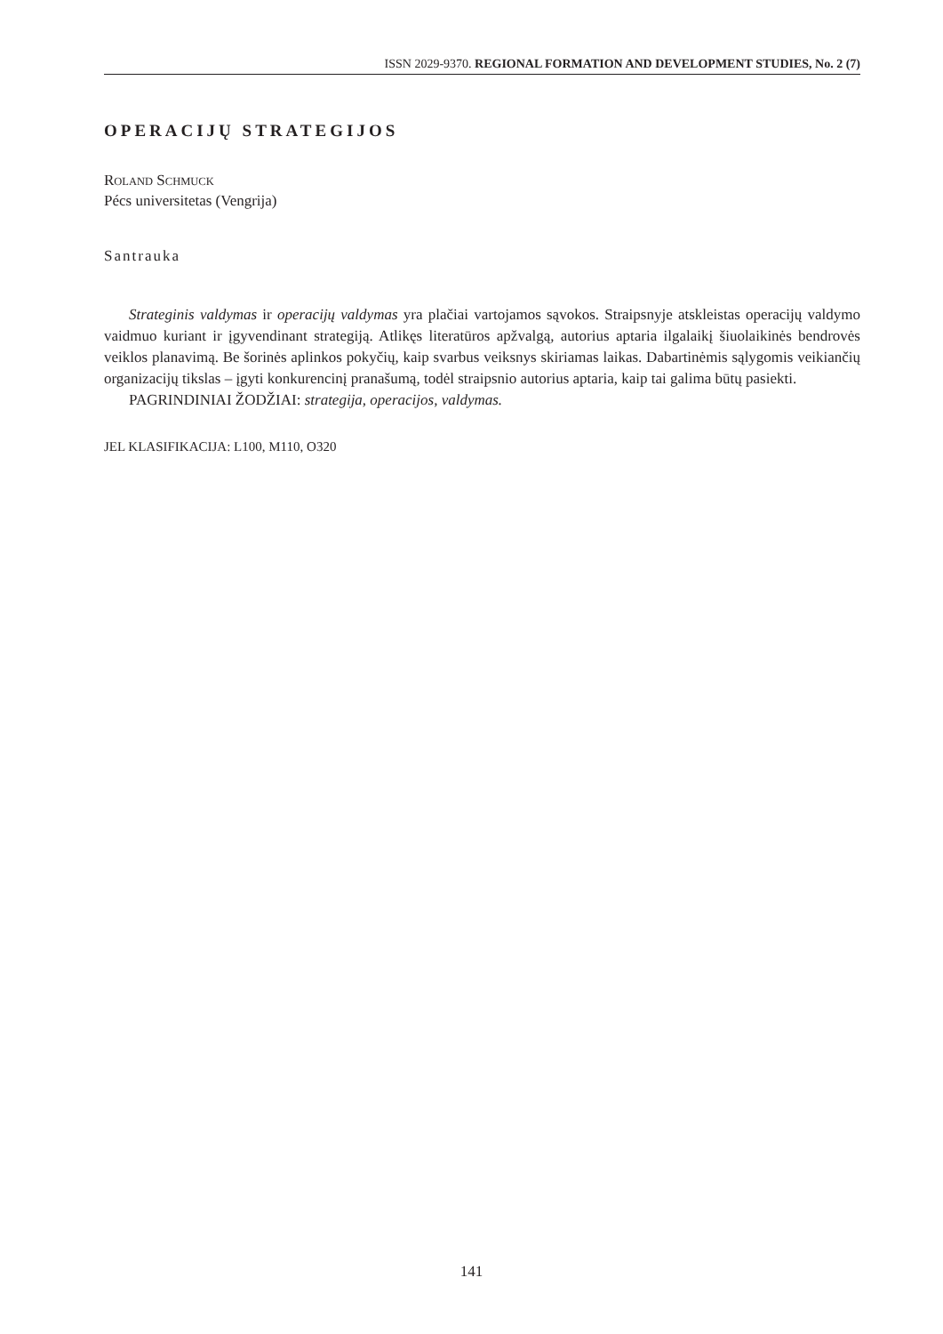ISSN 2029-9370. REGIONAL FORMATION AND DEVELOPMENT STUDIES, No. 2 (7)
OPERACIJŲ STRATEGIJOS
ROLAND SCHMUCK
Pécs universitetas (Vengrija)
Santrauka
Strateginis valdymas ir operacijų valdymas yra plačiai vartojamos sąvokos. Straipsnyje atskleistas operacijų valdymo vaidmuo kuriant ir įgyvendinant strategiją. Atlikęs literatūros apžvalgą, autorius aptaria ilgalaikį šiuolaikinės bendrovės veiklos planavimą. Be šorinės aplinkos pokyčių, kaip svarbus veiksnys skiriamas laikas. Dabartinėmis sąlygomis veikiančių organizacijų tikslas – įgyti konkurencinį pranašumą, todėl straipsnio autorius aptaria, kaip tai galima būtų pasiekti.
PAGRINDINIAI ŽODŽIAI: strategija, operacijos, valdymas.
JEL KLASIFIKACIJA: L100, M110, O320
141